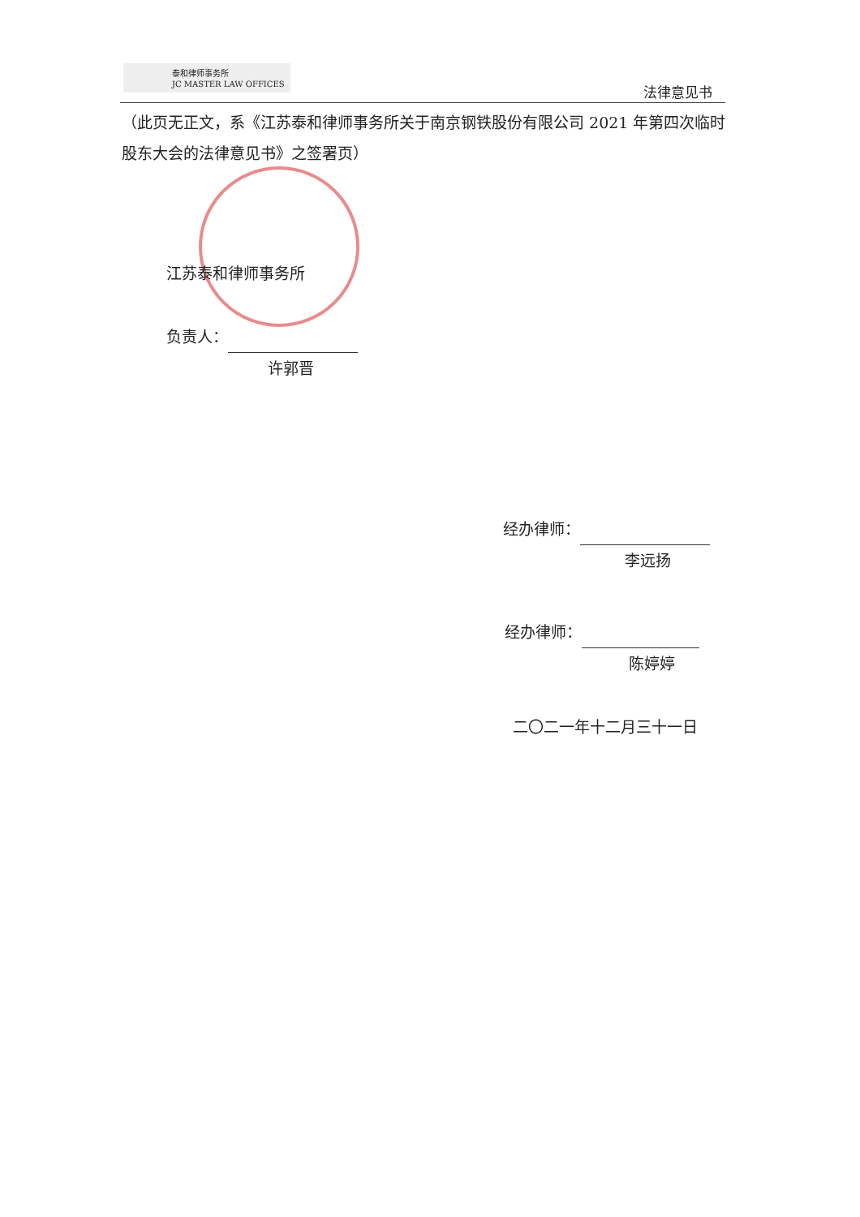泰和律师事务所
JC MASTER LAW OFFICES
法律意见书
（此页无正文，系《江苏泰和律师事务所关于南京钢铁股份有限公司 2021 年第四次临时股东大会的法律意见书》之签署页）
江苏泰和律师事务所
负责人：
许郭晋
经办律师：
李远扬
经办律师：
陈婷婷
二〇二一年十二月三十一日